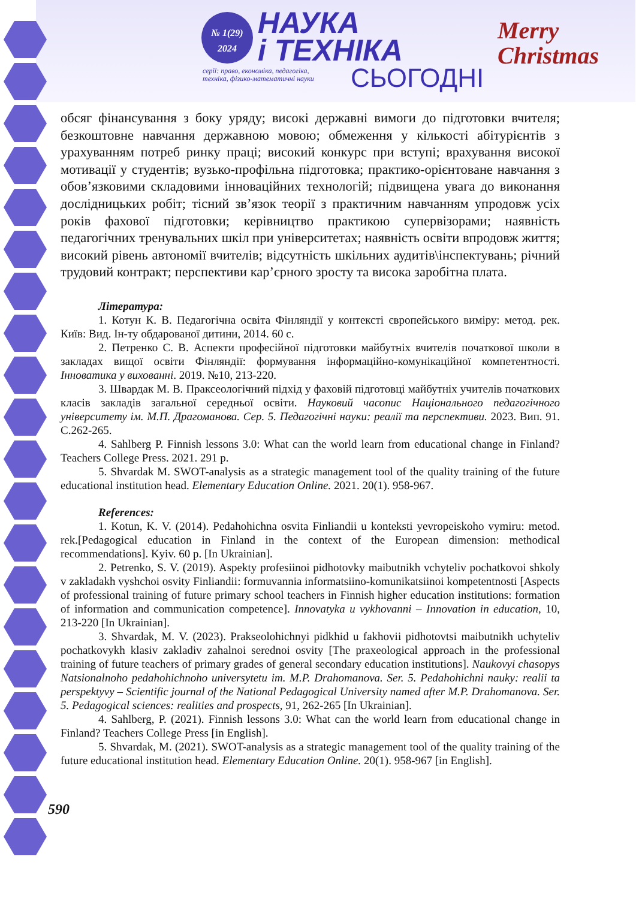№ 1(29)
2024
НАУКА
і ТЕХНІКА
серії: право, економіка, педагогіка,
техніка, фізико-математичні науки
СЬОГОДНІ
Merry
Christmas
обсяг фінансування з боку уряду; високі державні вимоги до підготовки вчителя; безкоштовне навчання державною мовою; обмеження у кількості абітурієнтів з урахуванням потреб ринку праці; високий конкурс при вступі; врахування високої мотивації у студентів; вузько-профільна підготовка; практико-орієнтоване навчання з обов’язковими складовими інноваційних технологій; підвищена увага до виконання дослідницьких робіт; тісний зв’язок теорії з практичним навчанням упродовж усіх років фахової підготовки; керівництво практикою супервізорами; наявність педагогічних тренувальних шкіл при університетах; наявність освіти впродовж життя; високий рівень автономії вчителів; відсутність шкільних аудитів\інспектувань; річний трудовий контракт; перспективи кар’єрного зросту та висока заробітна плата.
Література:
1. Котун К. В. Педагогічна освіта Фінляндії у контексті європейського виміру: метод. рек. Київ: Вид. Ін-ту обдарованої дитини, 2014. 60 с.
2. Петренко С. В. Аспекти професійної підготовки майбутніх вчителів початкової школи в закладах вищої освіти Фінляндії: формування інформаційно-комунікаційної компетентності. Інноватика у вихованні. 2019. №10, 213-220.
3. Швардак М. В. Праксеологічний підхід у фаховій підготовці майбутніх учителів початкових класів закладів загальної середньої освіти. Науковий часопис Національного педагогічного університету ім. М.П. Драгоманова. Сер. 5. Педагогічні науки: реалії та перспективи. 2023. Вип. 91. С.262-265.
4. Sahlberg P. Finnish lessons 3.0: What can the world learn from educational change in Finland? Teachers College Press. 2021. 291 p.
5. Shvardak M. SWOT-analysis as a strategic management tool of the quality training of the future educational institution head. Elementary Education Online. 2021. 20(1). 958-967.
References:
1. Kotun, K. V. (2014). Pedahohichna osvita Finliandii u konteksti yevropeiskoho vymiru: metod. rek.[Pedagogical education in Finland in the context of the European dimension: methodical recommendations]. Kyiv. 60 p. [In Ukrainian].
2. Petrenko, S. V. (2019). Aspekty profesiinoi pidhotovky maibutnikh vchyteliv pochatkovoi shkoly v zakladakh vyshchoi osvity Finliandii: formuvannia informatsiino-komunikatsiinoi kompetentnosti [Aspects of professional training of future primary school teachers in Finnish higher education institutions: formation of information and communication competence]. Innovatyka u vykhovanni – Innovation in education, 10, 213-220 [In Ukrainian].
3. Shvardak, M. V. (2023). Prakseolohichnyi pidkhid u fakhovii pidhotovtsi maibutnikh uchyteliv pochatkovykh klasiv zakladiv zahalnoi serednoi osvity [The praxeological approach in the professional training of future teachers of primary grades of general secondary education institutions]. Naukovyi chasopys Natsionalnoho pedahohichnoho universytetu im. M.P. Drahomanova. Ser. 5. Pedahohichni nauky: realii ta perspektyvy – Scientific journal of the National Pedagogical University named after M.P. Drahomanova. Ser. 5. Pedagogical sciences: realities and prospects, 91, 262-265 [In Ukrainian].
4. Sahlberg, P. (2021). Finnish lessons 3.0: What can the world learn from educational change in Finland? Teachers College Press [in English].
5. Shvardak, M. (2021). SWOT-analysis as a strategic management tool of the quality training of the future educational institution head. Elementary Education Online. 20(1). 958-967 [in English].
590